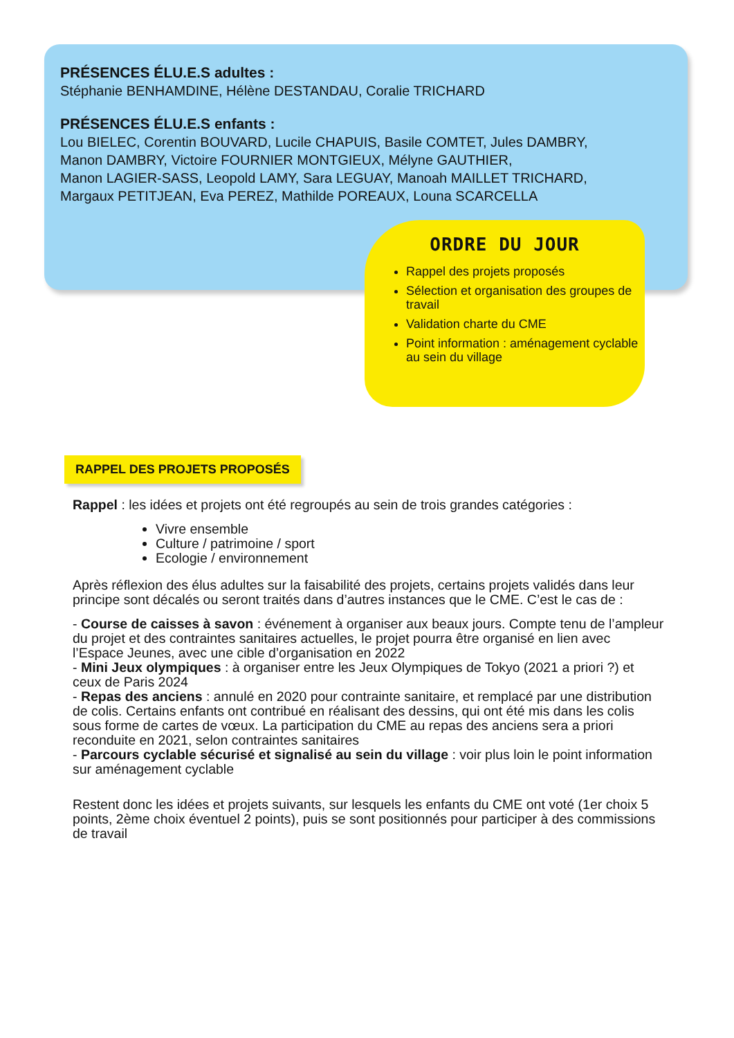PRÉSENCES ÉLU.E.S adultes :
Stéphanie BENHAMDINE, Hélène DESTANDAU, Coralie TRICHARD
PRÉSENCES ÉLU.E.S enfants :
Lou BIELEC, Corentin BOUVARD, Lucile CHAPUIS, Basile COMTET, Jules DAMBRY,
Manon DAMBRY, Victoire FOURNIER MONTGIEUX, Mélyne GAUTHIER,
Manon LAGIER-SASS, Leopold LAMY, Sara LEGUAY, Manoah MAILLET TRICHARD,
Margaux PETITJEAN, Eva PEREZ, Mathilde POREAUX, Louna SCARCELLA
ORDRE DU JOUR
Rappel des projets proposés
Sélection et organisation des groupes de travail
Validation charte du CME
Point information : aménagement cyclable au sein du village
RAPPEL DES PROJETS PROPOSÉS
Rappel : les idées et projets ont été regroupés au sein de trois grandes catégories :
Vivre ensemble
Culture / patrimoine / sport
Ecologie / environnement
Après réflexion des élus adultes sur la faisabilité des projets, certains projets validés dans leur principe sont décalés ou seront traités dans d’autres instances que le CME. C’est le cas de :
- Course de caisses à savon : événement à organiser aux beaux jours. Compte tenu de l’ampleur du projet et des contraintes sanitaires actuelles, le projet pourra être organisé en lien avec l’Espace Jeunes, avec une cible d’organisation en 2022
- Mini Jeux olympiques : à organiser entre les Jeux Olympiques de Tokyo (2021 a priori ?) et ceux de Paris 2024
- Repas des anciens : annulé en 2020 pour contrainte sanitaire, et remplacé par une distribution de colis. Certains enfants ont contribué en réalisant des dessins, qui ont été mis dans les colis sous forme de cartes de vœux. La participation du CME au repas des anciens sera a priori reconduite en 2021, selon contraintes sanitaires
- Parcours cyclable sécurisé et signalisé au sein du village : voir plus loin le point information sur aménagement cyclable
Restent donc les idées et projets suivants, sur lesquels les enfants du CME ont voté (1er choix 5 points, 2ème choix éventuel 2 points), puis se sont positionnés pour participer à des commissions de travail